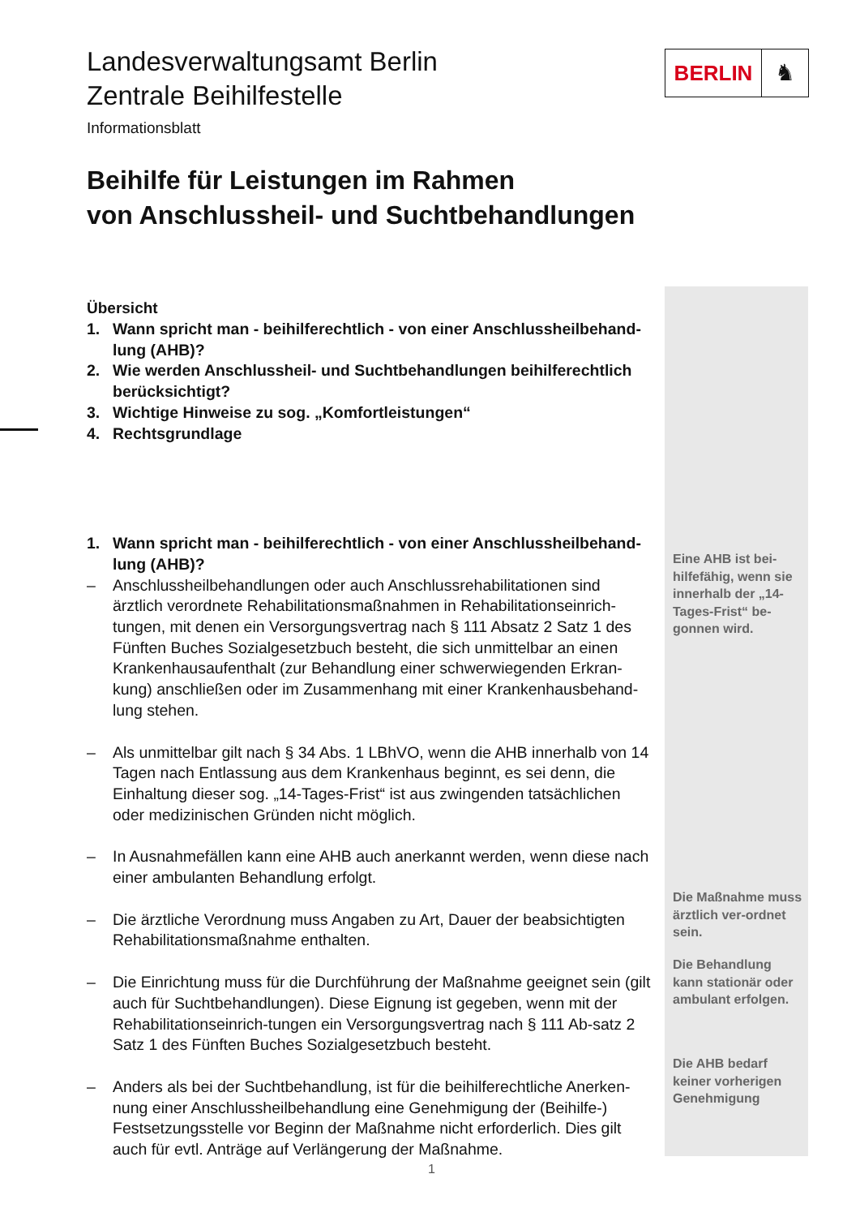BERLIN ♞
Landesverwaltungsamt Berlin
Zentrale Beihilfestelle
Informationsblatt
Beihilfe für Leistungen im Rahmen
von Anschlussheil- und Suchtbehandlungen
Übersicht
1. Wann spricht man - beihilferechtlich - von einer Anschlussheilbehand-lung (AHB)?
2. Wie werden Anschlussheil- und Suchtbehandlungen beihilferechtlich berücksichtigt?
3. Wichtige Hinweise zu sog. „Komfortleistungen“
4. Rechtsgrundlage
1. Wann spricht man - beihilferechtlich - von einer Anschlussheilbehand-lung (AHB)?
– Anschlussheilbehandlungen oder auch Anschlussrehabilitationen sind ärztlich verordnete Rehabilitationsmaßnahmen in Rehabilitationseinrich-tungen, mit denen ein Versorgungsvertrag nach § 111 Absatz 2 Satz 1 des Fünften Buches Sozialgesetzbuch besteht, die sich unmittelbar an einen Krankenhausaufenthalt (zur Behandlung einer schwerwiegenden Erkran-kung) anschließen oder im Zusammenhang mit einer Krankenhausbehand-lung stehen.
– Als unmittelbar gilt nach § 34 Abs. 1 LBhVO, wenn die AHB innerhalb von 14 Tagen nach Entlassung aus dem Krankenhaus beginnt, es sei denn, die Einhaltung dieser sog. „14-Tages-Frist“ ist aus zwingenden tatsächlichen oder medizinischen Gründen nicht möglich.
– In Ausnahmefällen kann eine AHB auch anerkannt werden, wenn diese nach einer ambulanten Behandlung erfolgt.
– Die ärztliche Verordnung muss Angaben zu Art, Dauer der beabsichtigten Rehabilitationsmaßnahme enthalten.
– Die Einrichtung muss für die Durchführung der Maßnahme geeignet sein (gilt auch für Suchtbehandlungen). Diese Eignung ist gegeben, wenn mit der Rehabilitationseinrich-tungen ein Versorgungsvertrag nach § 111 Ab-satz 2 Satz 1 des Fünften Buches Sozialgesetzbuch besteht.
– Anders als bei der Suchtbehandlung, ist für die beihilferechtliche Anerken-nung einer Anschlussheilbehandlung eine Genehmigung der (Beihilfe-) Festsetzungsstelle vor Beginn der Maßnahme nicht erforderlich. Dies gilt auch für evtl. Anträge auf Verlängerung der Maßnahme.
Eine AHB ist bei-hilfefähig, wenn sie innerhalb der „14-Tages-Frist“ be-gonnen wird.
Die Maßnahme muss ärztlich ver-ordnet sein.
Die Behandlung kann stationär oder ambulant erfolgen.
Die AHB bedarf keiner vorherigen Genehmigung
1